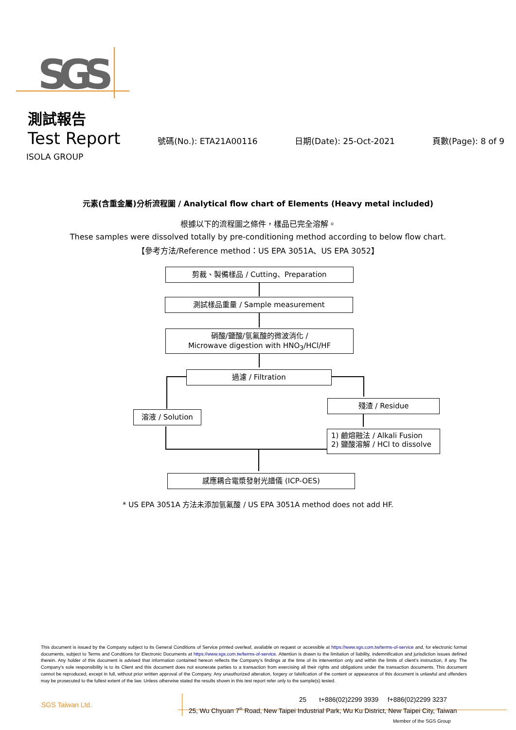SGS
測試報告
Test Report 號碼(No.): ETA21A00116 日期(Date): 25-Oct-2021 頁數(Page): 8 of 9
ISOLA GROUP
元素(含重金屬)分析流程圖 / Analytical flow chart of Elements (Heavy metal included)
根據以下的流程圖之條件，樣品已完全溶解。
These samples were dissolved totally by pre-conditioning method according to below flow chart.
【參考方法/Reference method：US EPA 3051A、US EPA 3052】
剪裁、製備樣品 / Cutting、Preparation
測試樣品重量 / Sample measurement
硝酸/鹽酸/氫氟酸的微波消化 /
Microwave digestion with HNO<sub>3</sub>/HCl/HF
過濾 / Filtration
溶液 / Solution
殘渣 / Residue
1) 鹼熔融法 / Alkali Fusion
2) 鹽酸溶解 / HCl to dissolve
感應耦合電漿發射光譜儀 (ICP-OES)
* US EPA 3051A 方法未添加氫氟酸 / US EPA 3051A method does not add HF.
This document is issued by the Company subject to its General Conditions of Service printed overleaf, available on request or accessible at https://www.sgs.com.tw/terms-of-service and, for electronic format documents, subject to Terms and Conditions for Electronic Documents at https://www.sgs.com.tw/terms-of-service. Attention is drawn to the limitation of liability, indemnification and jurisdiction issues defined therein. Any holder of this document is advised that information contained hereon reflects the Company's findings at the time of its intervention only and within the limits of client's instruction, if any. The Company's sole responsibility is to its Client and this document does not exonerate parties to a transaction from exercising all their rights and obligations under the transaction documents. This document cannot be reproduced, except in full, without prior written approval of the Company. Any unauthorized alteration, forgery or falsification of the content or appearance of this document is unlawful and offenders may be prosecuted to the fullest extent of the law. Unless otherwise stated the results shown in this test report refer only to the sample(s) tested.
SGS Taiwan Ltd.
25 t+886(02)2299 3939 f+886(02)2299 3237
25, Wu Chyuan 7<sup>th</sup> Road, New Taipei Industrial Park, Wu Ku District, New Taipei City, Taiwan
Member of the SGS Group